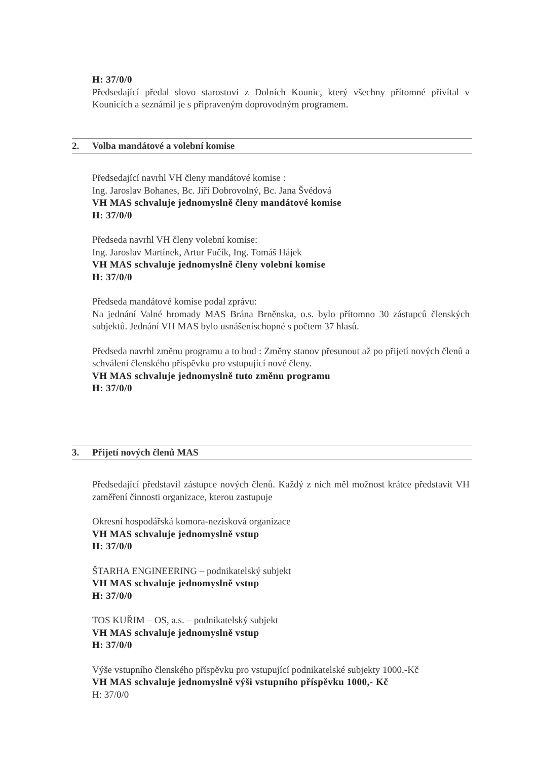H: 37/0/0
Předsedající předal slovo starostovi z Dolních Kounic, který všechny přítomné přivítal v Kounicích a seznámil je s připraveným doprovodným programem.
2. Volba mandátové a volební komise
Předsedající navrhl VH členy mandátové komise :
Ing. Jaroslav Bohanes, Bc. Jiří Dobrovolný, Bc. Jana Švédová
VH MAS schvaluje jednomyslně členy mandátové komise
H: 37/0/0
Předseda navrhl VH členy volební komise:
Ing. Jaroslav Martínek, Artur Fučík, Ing. Tomáš Hájek
VH MAS schvaluje jednomyslně členy volební komise
H: 37/0/0
Předseda mandátové komise podal zprávu:
Na jednání Valné hromady MAS Brána Brněnska, o.s. bylo přítomno 30 zástupců členských subjektů. Jednání VH MAS bylo usnášeníschopné s počtem 37 hlasů.
Předseda navrhl změnu programu a to bod : Změny stanov přesunout až po přijetí nových členů a schválení členského příspěvku pro vstupující nové členy.
VH MAS schvaluje jednomyslně tuto změnu programu
H: 37/0/0
3. Přijetí nových členů MAS
Předsedající představil zástupce nových členů. Každý z nich měl možnost krátce představit VH zaměření činnosti organizace, kterou zastupuje
Okresní hospodářská komora-nezisková organizace
VH MAS schvaluje jednomyslně vstup
H: 37/0/0
ŠTARHA ENGINEERING – podnikatelský subjekt
VH MAS schvaluje jednomyslně vstup
H: 37/0/0
TOS KUŘIM – OS, a.s. – podnikatelský subjekt
VH MAS schvaluje jednomyslně vstup
H: 37/0/0
Výše vstupního členského příspěvku pro vstupující podnikatelské subjekty 1000.-Kč
VH MAS schvaluje jednomyslně výši vstupního příspěvku 1000,- Kč
H: 37/0/0